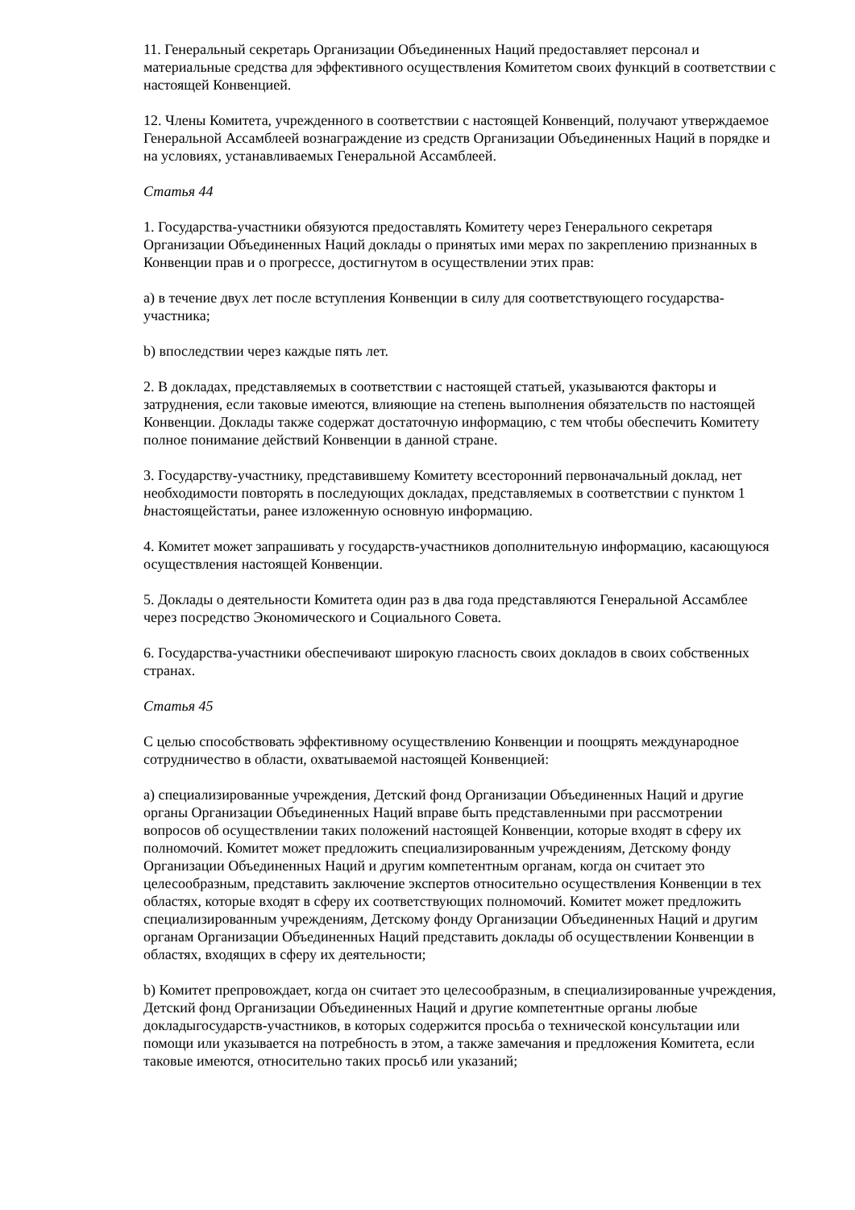11. Генеральный секретарь Организации Объединенных Наций предоставляет персонал и материальные средства для эффективного осуществления Комитетом своих функций в соответствии с настоящей Конвенцией.
12. Члены Комитета, учрежденного в соответствии с настоящей Конвенций, получают утверждаемое Генеральной Ассамблеей вознаграждение из средств Организации Объединенных Наций в порядке и на условиях, устанавливаемых Генеральной Ассамблеей.
Статья 44
1. Государства-участники обязуются предоставлять Комитету через Генерального секретаря Организации Объединенных Наций доклады о принятых ими мерах по закреплению признанных в Конвенции прав и о прогрессе, достигнутом в осуществлении этих прав:
a) в течение двух лет после вступления Конвенции в силу для соответствующего государства-участника;
b) впоследствии через каждые пять лет.
2. В докладах, представляемых в соответствии с настоящей статьей, указываются факторы и затруднения, если таковые имеются, влияющие на степень выполнения обязательств по настоящей Конвенции. Доклады также содержат достаточную информацию, с тем чтобы обеспечить Комитету полное понимание действий Конвенции в данной стране.
3. Государству-участнику, представившему Комитету всесторонний первоначальный доклад, нет необходимости повторять в последующих докладах, представляемых в соответствии с пунктом 1 bнастоящейстатьи, ранее изложенную основную информацию.
4. Комитет может запрашивать у государств-участников дополнительную информацию, касающуюся осуществления настоящей Конвенции.
5. Доклады о деятельности Комитета один раз в два года представляются Генеральной Ассамблее через посредство Экономического и Социального Совета.
6. Государства-участники обеспечивают широкую гласность своих докладов в своих собственных странах.
Статья 45
С целью способствовать эффективному осуществлению Конвенции и поощрять международное сотрудничество в области, охватываемой настоящей Конвенцией:
a) специализированные учреждения, Детский фонд Организации Объединенных Наций и другие органы Организации Объединенных Наций вправе быть представленными при рассмотрении вопросов об осуществлении таких положений настоящей Конвенции, которые входят в сферу их полномочий. Комитет может предложить специализированным учреждениям, Детскому фонду Организации Объединенных Наций и другим компетентным органам, когда он считает это целесообразным, представить заключение экспертов относительно осуществления Конвенции в тех областях, которые входят в сферу их соответствующих полномочий. Комитет может предложить специализированным учреждениям, Детскому фонду Организации Объединенных Наций и другим органам Организации Объединенных Наций представить доклады об осуществлении Конвенции в областях, входящих в сферу их деятельности;
b) Комитет препровождает, когда он считает это целесообразным, в специализированные учреждения, Детский фонд Организации Объединенных Наций и другие компетентные органы любые докладыгосударств-участников, в которых содержится просьба о технической консультации или помощи или указывается на потребность в этом, а также замечания и предложения Комитета, если таковые имеются, относительно таких просьб или указаний;